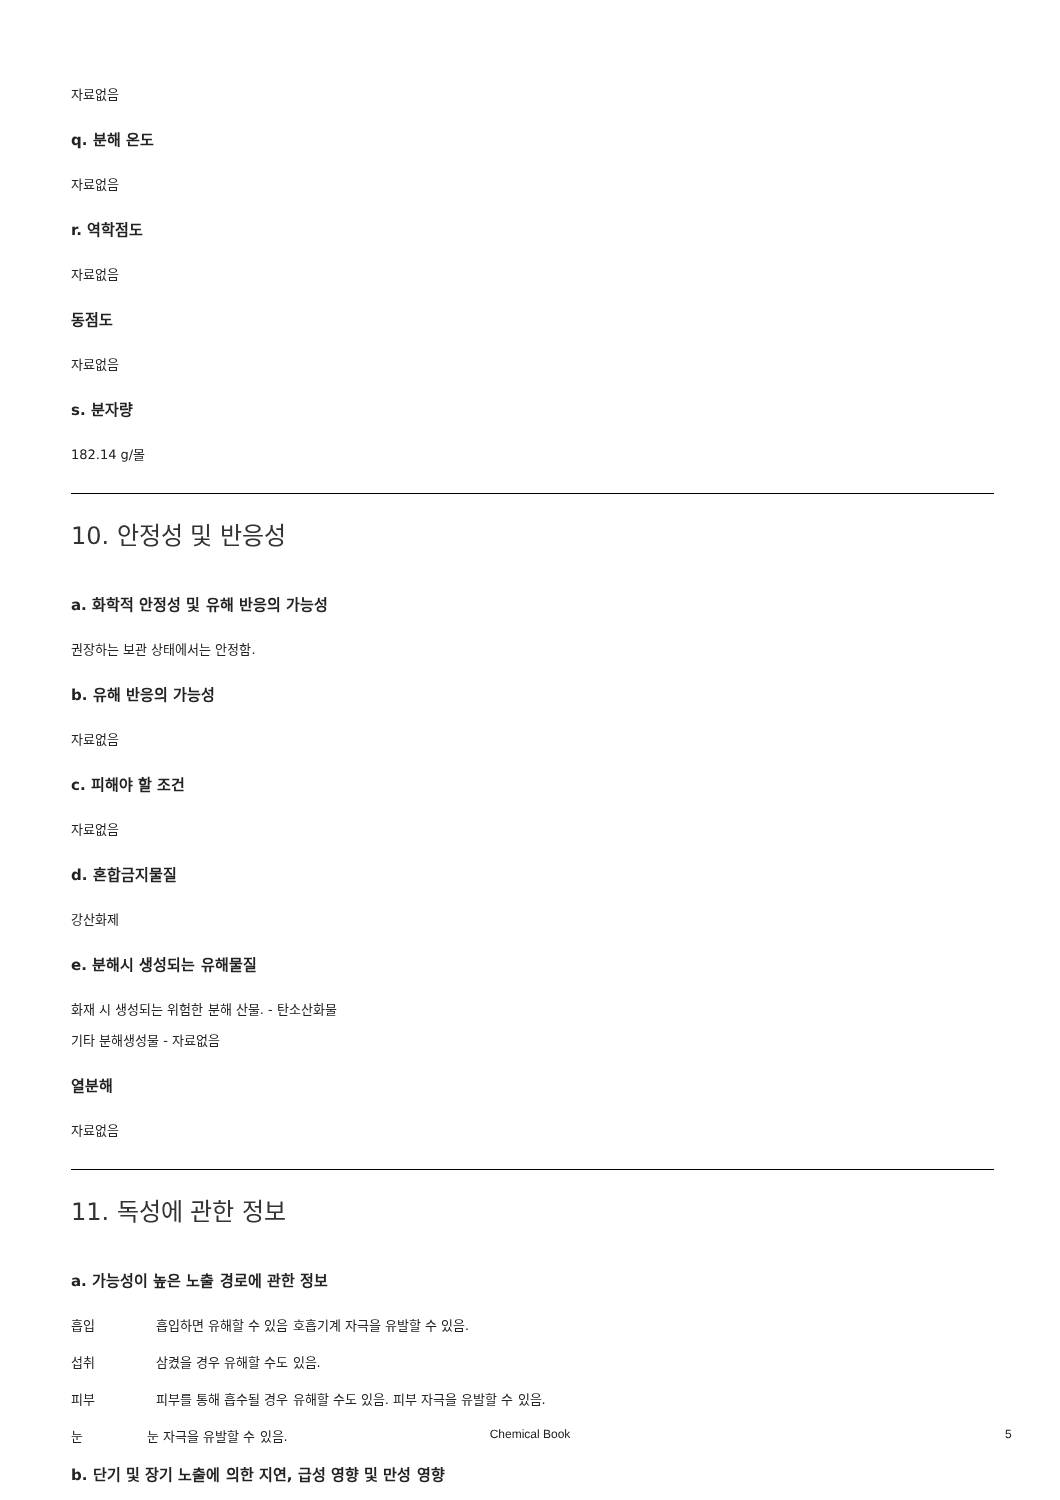자료없음
q. 분해 온도
자료없음
r. 역학점도
자료없음
동점도
자료없음
s. 분자량
182.14 g/몰
10. 안정성 및 반응성
a. 화학적 안정성 및 유해 반응의 가능성
권장하는 보관 상태에서는 안정함.
b. 유해 반응의 가능성
자료없음
c. 피해야 할 조건
자료없음
d. 혼합금지물질
강산화제
e. 분해시 생성되는 유해물질
화재 시 생성되는 위험한 분해 산물. - 탄소산화물
기타 분해생성물 - 자료없음
열분해
자료없음
11. 독성에 관한 정보
a. 가능성이 높은 노출 경로에 관한 정보
흡입 흡입하면 유해할 수 있음 호흡기계 자극을 유발할 수 있음.
섭취 삼켰을 경우 유해할 수도 있음.
피부 피부를 통해 흡수될 경우 유해할 수도 있음. 피부 자극을 유발할 수 있음.
눈 눈 자극을 유발할 수 있음.
b. 단기 및 장기 노출에 의한 지연, 급성 영향 및 만성 영향
Chemical Book 5